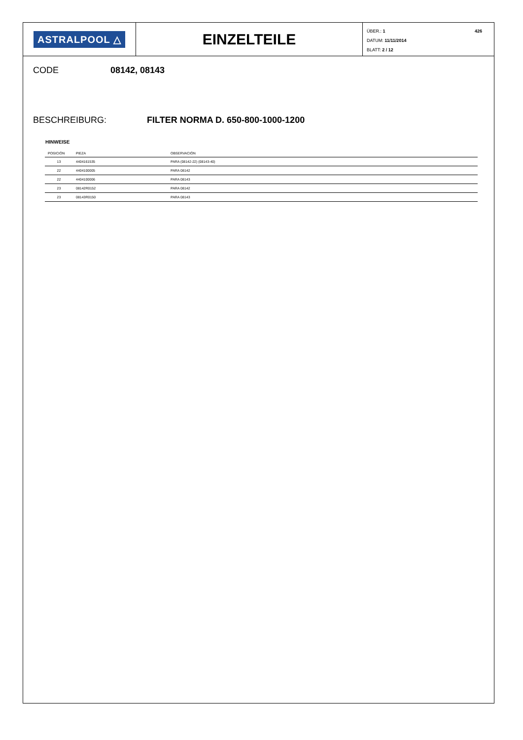ASTRALPOOL △
EINZELTEILE
ÜBER.: 1
DATUM: 11/11/2014
BLATT: 2 / 12
426
CODE 08142, 08143
BESCHREIBURG: FILTER NORMA D. 650-800-1000-1200
HINWEISE
| POSICIÓN | PIEZA | OBSERVACIÓN |
| --- | --- | --- |
| 13 | 4404161535 | PARA (08142-22) (08143-40) |
| 22 | 4404100005 | PARA 08142 |
| 22 | 4404100006 | PARA 08143 |
| 23 | 08142R0152 | PARA 08142 |
| 23 | 08143R0150 | PARA 08143 |